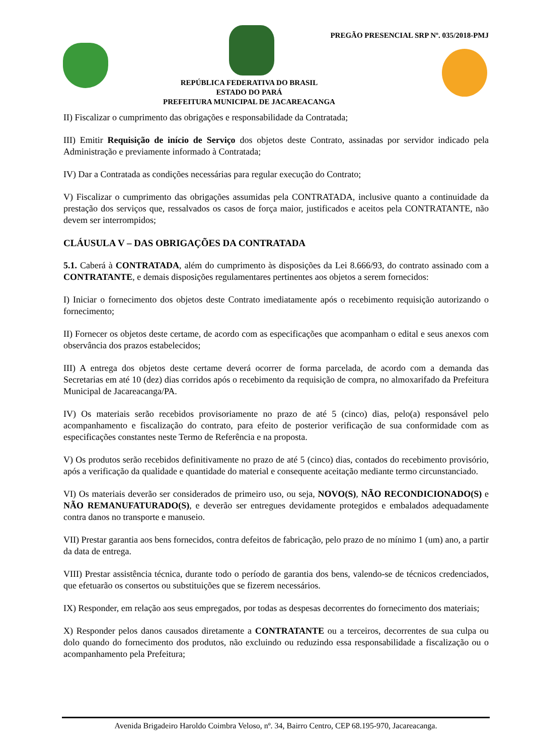PREGÃO PRESENCIAL SRP Nº. 035/2018-PMJ
REPÚBLICA FEDERATIVA DO BRASIL
ESTADO DO PARÁ
PREFEITURA MUNICIPAL DE JACAREACANGA
II) Fiscalizar o cumprimento das obrigações e responsabilidade da Contratada;
III) Emitir Requisição de início de Serviço dos objetos deste Contrato, assinadas por servidor indicado pela Administração e previamente informado à Contratada;
IV) Dar a Contratada as condições necessárias para regular execução do Contrato;
V) Fiscalizar o cumprimento das obrigações assumidas pela CONTRATADA, inclusive quanto a continuidade da prestação dos serviços que, ressalvados os casos de força maior, justificados e aceitos pela CONTRATANTE, não devem ser interrompidos;
CLÁUSULA V – DAS OBRIGAÇÕES DA CONTRATADA
5.1. Caberá à CONTRATADA, além do cumprimento às disposições da Lei 8.666/93, do contrato assinado com a CONTRATANTE, e demais disposições regulamentares pertinentes aos objetos a serem fornecidos:
I) Iniciar o fornecimento dos objetos deste Contrato imediatamente após o recebimento requisição autorizando o fornecimento;
II) Fornecer os objetos deste certame, de acordo com as especificações que acompanham o edital e seus anexos com observância dos prazos estabelecidos;
III) A entrega dos objetos deste certame deverá ocorrer de forma parcelada, de acordo com a demanda das Secretarias em até 10 (dez) dias corridos após o recebimento da requisição de compra, no almoxarifado da Prefeitura Municipal de Jacareacanga/PA.
IV) Os materiais serão recebidos provisoriamente no prazo de até 5 (cinco) dias, pelo(a) responsável pelo acompanhamento e fiscalização do contrato, para efeito de posterior verificação de sua conformidade com as especificações constantes neste Termo de Referência e na proposta.
V) Os produtos serão recebidos definitivamente no prazo de até 5 (cinco) dias, contados do recebimento provisório, após a verificação da qualidade e quantidade do material e consequente aceitação mediante termo circunstanciado.
VI) Os materiais deverão ser considerados de primeiro uso, ou seja, NOVO(S), NÃO RECONDICIONADO(S) e NÃO REMANUFATURADO(S), e deverão ser entregues devidamente protegidos e embalados adequadamente contra danos no transporte e manuseio.
VII) Prestar garantia aos bens fornecidos, contra defeitos de fabricação, pelo prazo de no mínimo 1 (um) ano, a partir da data de entrega.
VIII) Prestar assistência técnica, durante todo o período de garantia dos bens, valendo-se de técnicos credenciados, que efetuarão os consertos ou substituições que se fizerem necessários.
IX) Responder, em relação aos seus empregados, por todas as despesas decorrentes do fornecimento dos materiais;
X) Responder pelos danos causados diretamente a CONTRATANTE ou a terceiros, decorrentes de sua culpa ou dolo quando do fornecimento dos produtos, não excluindo ou reduzindo essa responsabilidade a fiscalização ou o acompanhamento pela Prefeitura;
Avenida Brigadeiro Haroldo Coimbra Veloso, nº. 34, Bairro Centro, CEP 68.195-970, Jacareacanga.